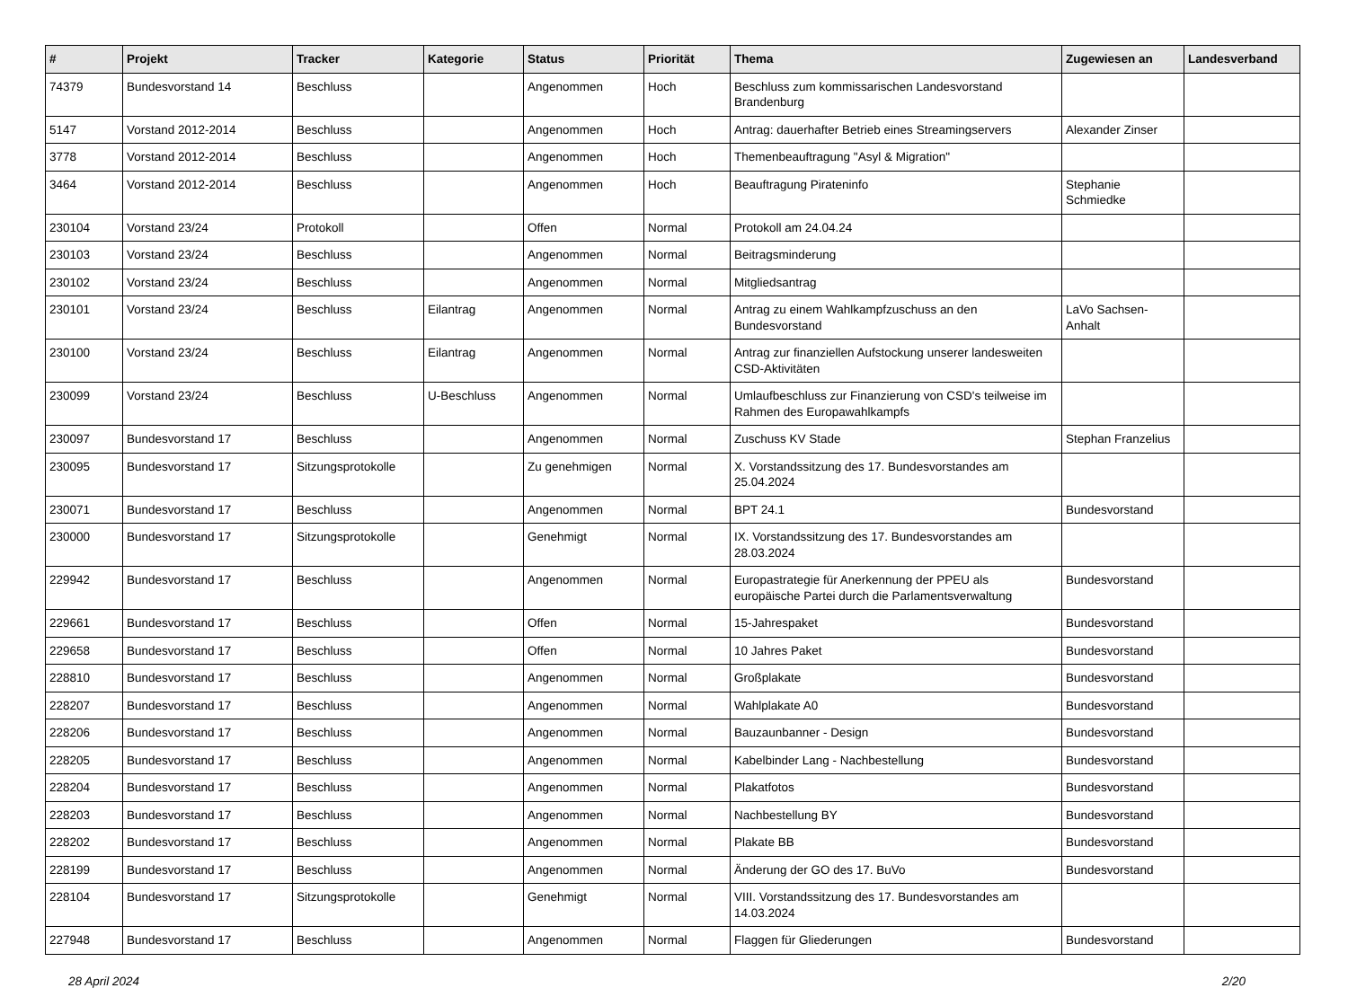| # | Projekt | Tracker | Kategorie | Status | Priorität | Thema | Zugewiesen an | Landesverband |
| --- | --- | --- | --- | --- | --- | --- | --- | --- |
| 74379 | Bundesvorstand 14 | Beschluss | | Angenommen | Hoch | Beschluss zum kommissarischen Landesvorstand Brandenburg | | |
| 5147 | Vorstand 2012-2014 | Beschluss | | Angenommen | Hoch | Antrag: dauerhafter Betrieb eines Streamingservers | Alexander Zinser | |
| 3778 | Vorstand 2012-2014 | Beschluss | | Angenommen | Hoch | Themenbeauftragung "Asyl & Migration" | | |
| 3464 | Vorstand 2012-2014 | Beschluss | | Angenommen | Hoch | Beauftragung Pirateninfo | Stephanie Schmiedke | |
| 230104 | Vorstand 23/24 | Protokoll | | Offen | Normal | Protokoll am 24.04.24 | | |
| 230103 | Vorstand 23/24 | Beschluss | | Angenommen | Normal | Beitragsminderung | | |
| 230102 | Vorstand 23/24 | Beschluss | | Angenommen | Normal | Mitgliedsantrag | | |
| 230101 | Vorstand 23/24 | Beschluss | Eilantrag | Angenommen | Normal | Antrag zu einem Wahlkampfzuschuss an den Bundesvorstand | LaVo Sachsen-Anhalt | |
| 230100 | Vorstand 23/24 | Beschluss | Eilantrag | Angenommen | Normal | Antrag zur finanziellen Aufstockung unserer landesweiten CSD-Aktivitäten | | |
| 230099 | Vorstand 23/24 | Beschluss | U-Beschluss | Angenommen | Normal | Umlaufbeschluss zur Finanzierung von CSD's teilweise im Rahmen des Europawahlkampfs | | |
| 230097 | Bundesvorstand 17 | Beschluss | | Angenommen | Normal | Zuschuss KV Stade | Stephan Franzelius | |
| 230095 | Bundesvorstand 17 | Sitzungsprotokolle | | Zu genehmigen | Normal | X. Vorstandssitzung des 17. Bundesvorstandes am 25.04.2024 | | |
| 230071 | Bundesvorstand 17 | Beschluss | | Angenommen | Normal | BPT 24.1 | Bundesvorstand | |
| 230000 | Bundesvorstand 17 | Sitzungsprotokolle | | Genehmigt | Normal | IX. Vorstandssitzung des 17. Bundesvorstandes am 28.03.2024 | | |
| 229942 | Bundesvorstand 17 | Beschluss | | Angenommen | Normal | Europastrategie für Anerkennung der PPEU als europäische Partei durch die Parlamentsverwaltung | Bundesvorstand | |
| 229661 | Bundesvorstand 17 | Beschluss | | Offen | Normal | 15-Jahrespaket | Bundesvorstand | |
| 229658 | Bundesvorstand 17 | Beschluss | | Offen | Normal | 10 Jahres Paket | Bundesvorstand | |
| 228810 | Bundesvorstand 17 | Beschluss | | Angenommen | Normal | Großplakate | Bundesvorstand | |
| 228207 | Bundesvorstand 17 | Beschluss | | Angenommen | Normal | Wahlplakate A0 | Bundesvorstand | |
| 228206 | Bundesvorstand 17 | Beschluss | | Angenommen | Normal | Bauzaunbanner - Design | Bundesvorstand | |
| 228205 | Bundesvorstand 17 | Beschluss | | Angenommen | Normal | Kabelbinder Lang - Nachbestellung | Bundesvorstand | |
| 228204 | Bundesvorstand 17 | Beschluss | | Angenommen | Normal | Plakatfotos | Bundesvorstand | |
| 228203 | Bundesvorstand 17 | Beschluss | | Angenommen | Normal | Nachbestellung BY | Bundesvorstand | |
| 228202 | Bundesvorstand 17 | Beschluss | | Angenommen | Normal | Plakate BB | Bundesvorstand | |
| 228199 | Bundesvorstand 17 | Beschluss | | Angenommen | Normal | Änderung der GO des 17. BuVo | Bundesvorstand | |
| 228104 | Bundesvorstand 17 | Sitzungsprotokolle | | Genehmigt | Normal | VIII. Vorstandssitzung des 17. Bundesvorstandes am 14.03.2024 | | |
| 227948 | Bundesvorstand 17 | Beschluss | | Angenommen | Normal | Flaggen für Gliederungen | Bundesvorstand | |
28 April 2024 2/20